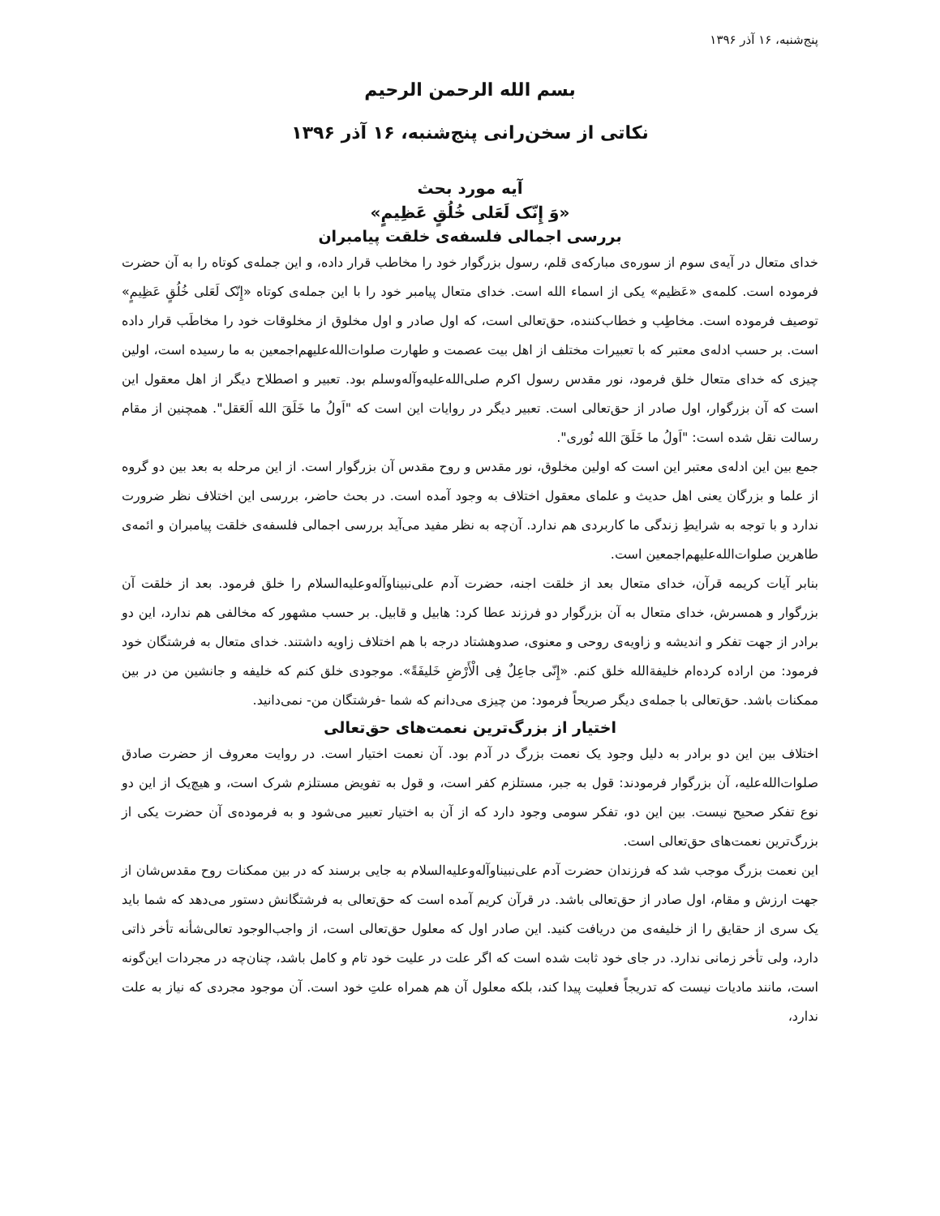پنج‌شنبه، ۱۶ آذر ۱۳۹۶
بسم الله الرحمن الرحیم
نکاتی از سخن‌رانی پنج‌شنبه، ۱۶ آذر ۱۳۹۶
آیه مورد بحث
«وَ إِنّک لَعَلی خُلُقٍ عَظِیمٍ»
بررسی اجمالی فلسفه‌ی خلقت پیامبران
خدای متعال در آیه‌ی سوم از سوره‌ی مبارکه‌ی قلم، رسول بزرگوار خود را مخاطب قرار داده، و این جمله‌ی کوتاه را به آن حضرت فرموده است. کلمه‌ی «عَظیم» یکی از اسماء الله است. خدای متعال پیامبر خود را با این جمله‌ی کوتاه «إِنّک لَعَلی خُلُقٍ عَظِیمٍ» توصیف فرموده است. مخاطِب و خطاب‌کننده، حق‌تعالی است، که اول صادر و اول مخلوق از مخلوقات خود را مخاطَب قرار داده است. بر حسب ادله‌ی معتبر که با تعبیرات مختلف از اهل بیت عصمت و طهارت صلوات‌الله‌علیهم‌اجمعین به ما رسیده است، اولین چیزی که خدای متعال خلق فرمود، نور مقدس رسول اکرم صلی‌الله‌علیه‌وآله‌وسلم بود. تعبیر و اصطلاح دیگر از اهل معقول این است که آن بزرگوار، اول صادر از حق‌تعالی است. تعبیر دیگر در روایات این است که "اَولُ ما خَلَقَ الله اَلعَقل". همچنین از مقام رسالت نقل شده است: "اَولُ ما خَلَقَ الله نُوری".
جمع بین این ادله‌ی معتبر این است که اولین مخلوق، نور مقدس و روح مقدس آن بزرگوار است. از این مرحله به بعد بین دو گروه از علما و بزرگان یعنی اهل حدیث و علمای معقول اختلاف به وجود آمده است. در بحث حاضر، بررسی این اختلاف نظر ضرورت ندارد و با توجه به شرایطِ زندگی ما کاربردی هم ندارد. آن‌چه به نظر مفید می‌آید بررسی اجمالی فلسفه‌ی خلقت پیامبران و ائمه‌ی طاهرین صلوات‌الله‌علیهم‌اجمعین است.
بنابر آیات کریمه قرآن، خدای متعال بعد از خلقت اجنه، حضرت آدم علی‌نبیناوآله‌وعلیه‌السلام را خلق فرمود. بعد از خلقت آن بزرگوار و همسرش، خدای متعال به آن بزرگوار دو فرزند عطا کرد: هابیل و قابیل. بر حسب مشهور که مخالفی هم ندارد، این دو برادر از جهت تفکر و اندیشه و زاویه‌ی روحی و معنوی، صدوهشتاد درجه با هم اختلاف زاویه داشتند. خدای متعال به فرشتگان خود فرمود: من اراده کرده‌ام خلیفةالله خلق کنم. «إِنّی جاعِلٌ فِی الْأَرْضِ خَلیفَةً». موجودی خلق کنم که خلیفه و جانشین من در بین ممکنات باشد. حق‌تعالی با جمله‌ی دیگر صریحاً فرمود: من چیزی می‌دانم که شما -فرشتگان من- نمی‌دانید.
اختیار از بزرگ‌ترین نعمت‌های حق‌تعالی
اختلاف بین این دو برادر به دلیل وجود یک نعمت بزرگ در آدم بود. آن نعمت اختیار است. در روایت معروف از حضرت صادق صلوات‌الله‌علیه، آن بزرگوار فرمودند: قول به جبر، مستلزم کفر است، و قول به تفویض مستلزم شرک است، و هیچ‌یک از این دو نوع تفکر صحیح نیست. بین این دو، تفکر سومی وجود دارد که از آن به اختیار تعبیر می‌شود و به فرموده‌ی آن حضرت یکی از بزرگ‌ترین نعمت‌های حق‌تعالی است.
این نعمت بزرگ موجب شد که فرزندان حضرت آدم علی‌نبیناوآله‌وعلیه‌السلام به جایی برسند که در بین ممکنات روح مقدس‌شان از جهت ارزش و مقام، اول صادر از حق‌تعالی باشد. در قرآن کریم آمده است که حق‌تعالی به فرشتگانش دستور می‌دهد که شما باید یک سری از حقایق را از خلیفه‌ی من دریافت کنید. این صادر اول که معلول حق‌تعالی است، از واجب‌الوجود تعالی‌شأنه تأخر ذاتی دارد، ولی تأخر زمانی ندارد. در جای خود ثابت شده است که اگر علت در علیت خود تام و کامل باشد، چنان‌چه در مجردات این‌گونه است، مانند مادیات نیست که تدریجاً فعلیت پیدا کند، بلکه معلول آن هم همراه علتِ خود است. آن موجود مجردی که نیاز به علت ندارد،